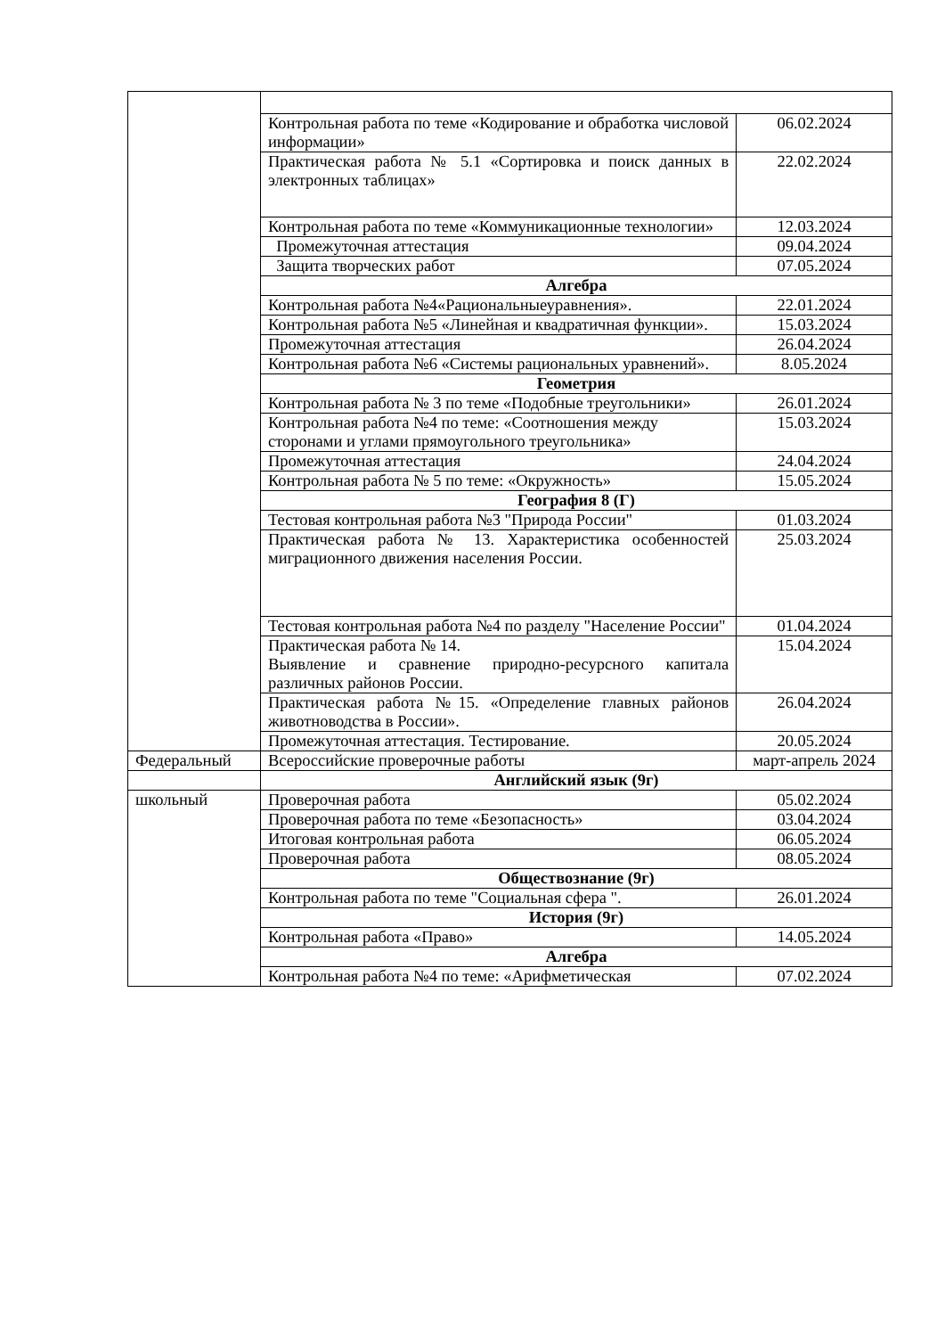| | Контрольная работа по теме «Кодирование и обработка числовой информации» | 06.02.2024 |
| | Практическая работа № 5.1 «Сортировка и поиск данных в электронных таблицах» | 22.02.2024 |
| | Контрольная работа по теме «Коммуникационные технологии» | 12.03.2024 |
| | Промежуточная аттестация | 09.04.2024 |
| | Защита творческих работ | 07.05.2024 |
| | Алгебра | |
| | Контрольная работа №4«Рациональныеуравнения». | 22.01.2024 |
| | Контрольная работа №5 «Линейная и квадратичная функции». | 15.03.2024 |
| | Промежуточная аттестация | 26.04.2024 |
| | Контрольная работа №6 «Системы рациональных уравнений». | 8.05.2024 |
| | Геометрия | |
| | Контрольная работа № 3 по теме «Подобные треугольники» | 26.01.2024 |
| | Контрольная работа №4 по теме: «Соотношения между сторонами и углами прямоугольного треугольника» | 15.03.2024 |
| | Промежуточная аттестация | 24.04.2024 |
| | Контрольная работа № 5 по теме: «Окружность» | 15.05.2024 |
| | География 8 (Г) | |
| | Тестовая контрольная работа №3 "Природа России" | 01.03.2024 |
| | Практическая работа № 13. Характеристика особенностей миграционного движения населения России. | 25.03.2024 |
| | Тестовая контрольная работа №4 по разделу "Население России" | 01.04.2024 |
| | Практическая работа № 14. Выявление и сравнение природно-ресурсного капитала различных районов России. | 15.04.2024 |
| | Практическая работа №15. «Определение главных районов животноводства в России». | 26.04.2024 |
| | Промежуточная аттестация. Тестирование. | 20.05.2024 |
| Федеральный | Всероссийские проверочные работы | март-апрель 2024 |
| | Английский язык (9г) | |
| школьный | Проверочная работа | 05.02.2024 |
| | Проверочная работа по теме «Безопасность» | 03.04.2024 |
| | Итоговая контрольная работа | 06.05.2024 |
| | Проверочная работа | 08.05.2024 |
| | Обществознание (9г) | |
| | Контрольная работа по теме "Социальная сфера ". | 26.01.2024 |
| | История (9г) | |
| | Контрольная работа «Право» | 14.05.2024 |
| | Алгебра | |
| | Контрольная работа №4 по теме: «Арифметическая | 07.02.2024 |